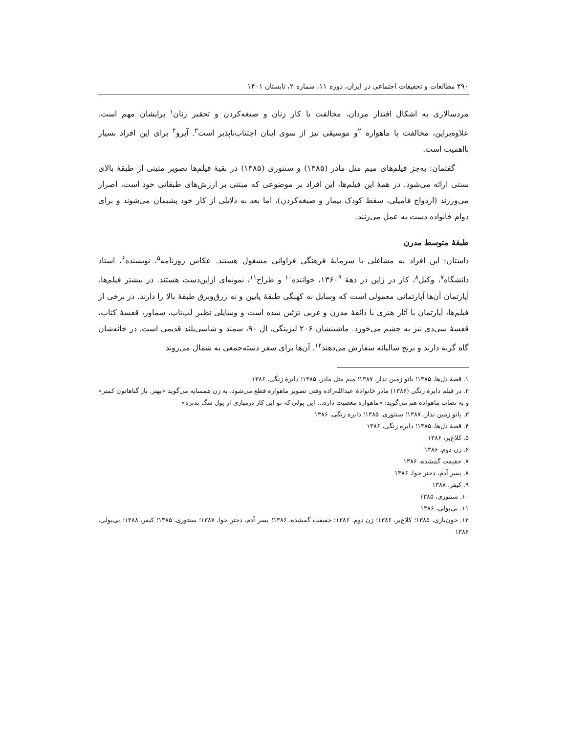۳۹۰ مطالعات و تحقیقات اجتماعی در ایران، دوره ۱۱، شماره ۲، تابستان ۱۴۰۱
مردسالاری به اشکال اقتدار مردان، مخالفت با کار زنان و صیغه‌کردن و تحقیر زنان<sup>۱</sup> برایشان مهم است. علاوه‌براین، مخالفت با ماهواره <sup>۲</sup>و موسیقی نیز از سوی اینان اجتناب‌ناپذیر است<sup>۳</sup>. آبرو<sup>۴</sup> برای این افراد بسیار بااهمیت است.
گفتمان: به‌جز فیلم‌های میم مثل مادر (۱۳۸۵) و سنتوری (۱۳۸۵) در بقیهٔ فیلم‌ها تصویر مثبتی از طبقهٔ بالای سنتی ارائه می‌شود. در همهٔ این فیلم‌ها، این افراد بر موضوعی که مبتنی بر ارزش‌های طبقاتی خود است، اصرار می‌ورزند (ازدواج فامیلی، سقط کودک بیمار و صیغه‌کردن)، اما بعد به دلایلی از کار خود پشیمان می‌شوند و برای دوام خانواده دست به عمل می‌زنند.
طبقهٔ متوسط مدرن
داستان: این افراد به مشاغلی با سرمایهٔ فرهنگی فراوانی مشغول هستند. عکاس روزنامه<sup>۵</sup>، نویسنده<sup>۶</sup>، استاد دانشگاه<sup>۷</sup>، وکیل<sup>۸</sup>، کار در ژاپن در دههٔ ۱۳۶۰<sup>۹</sup>، خواننده<sup>۱۰</sup> و طراح<sup>۱۱</sup>، نمونه‌ای ازاین‌دست هستند. در بیشتر فیلم‌ها، آپارتمان آن‌ها آپارتمانی معمولی است که وسایل نه کهنگی طبقهٔ پایین و نه زرق‌وبرق طبقهٔ بالا را دارند. در برخی از فیلم‌ها، آپارتمان با آثار هنری با ذائقهٔ مدرن و غربی تزئین شده است و وسایلی نظیر لپ‌تاپ، سماور، قفسهٔ کتاب، قفسهٔ سی‌دی نیز به چشم می‌خورد. ماشینشان ۲۰۶ لیزینگی، ال ۹۰، سمند و شاسی‌بلند قدیمی است. در خانه‌شان گاه گربه دارند و برنج سالیانه سفارش می‌دهند<sup>۱۲</sup>. آن‌ها برای سفر دسته‌جمعی به شمال می‌روند
۱. قصهٔ دل‌ها، ۱۳۸۵؛ پاتو زمین نذار، ۱۳۸۷؛ میم مثل مادر، ۱۳۸۵؛ دایرهٔ زنگی، ۱۳۸۶
۲. در فیلم دایرهٔ زنگی (۱۳۸۶) مادر خانوادهٔ عبدالله‌زاده وقتی تصویر ماهواره قطع می‌شود، به زن همسایه می‌گوید «بهتر. بار گناهاتون کمتر» و به نصاب ماهواده هم می‌گوید: «ماهواره معصیت داره... این پولی که تو این کار درمیاری از پول سگ بدتره»
۳. پاتو زمین نذار، ۱۳۸۷؛ سنتوری، ۱۳۸۵؛ دایره زنگی، ۱۳۸۶
۴. قصهٔ دل‌ها، ۱۳۸۵؛ دایره زنگی، ۱۳۸۶
۵. کلاغ‌پر، ۱۳۸۶
۶. زن دوم، ۱۳۸۶
۷. حقیقت گمشده، ۱۳۸۶
۸. پسر آدم، دختر حوا، ۱۳۸۶
۹. کیفر، ۱۳۸۸
۱۰. سنتوری، ۱۳۸۵
۱۱. بی‌پولی، ۱۳۸۶
۱۲. خون‌بازی، ۱۳۸۵؛ کلاغ‌پر، ۱۳۸۶؛ زن دوم، ۱۳۸۶؛ حقیقت گمشده، ۱۳۸۶؛ پسر آدم، دختر حوا، ۱۳۸۷؛ سنتوری، ۱۳۸۵؛ کیفر، ۱۳۸۸؛ بی‌پولی، ۱۳۸۶